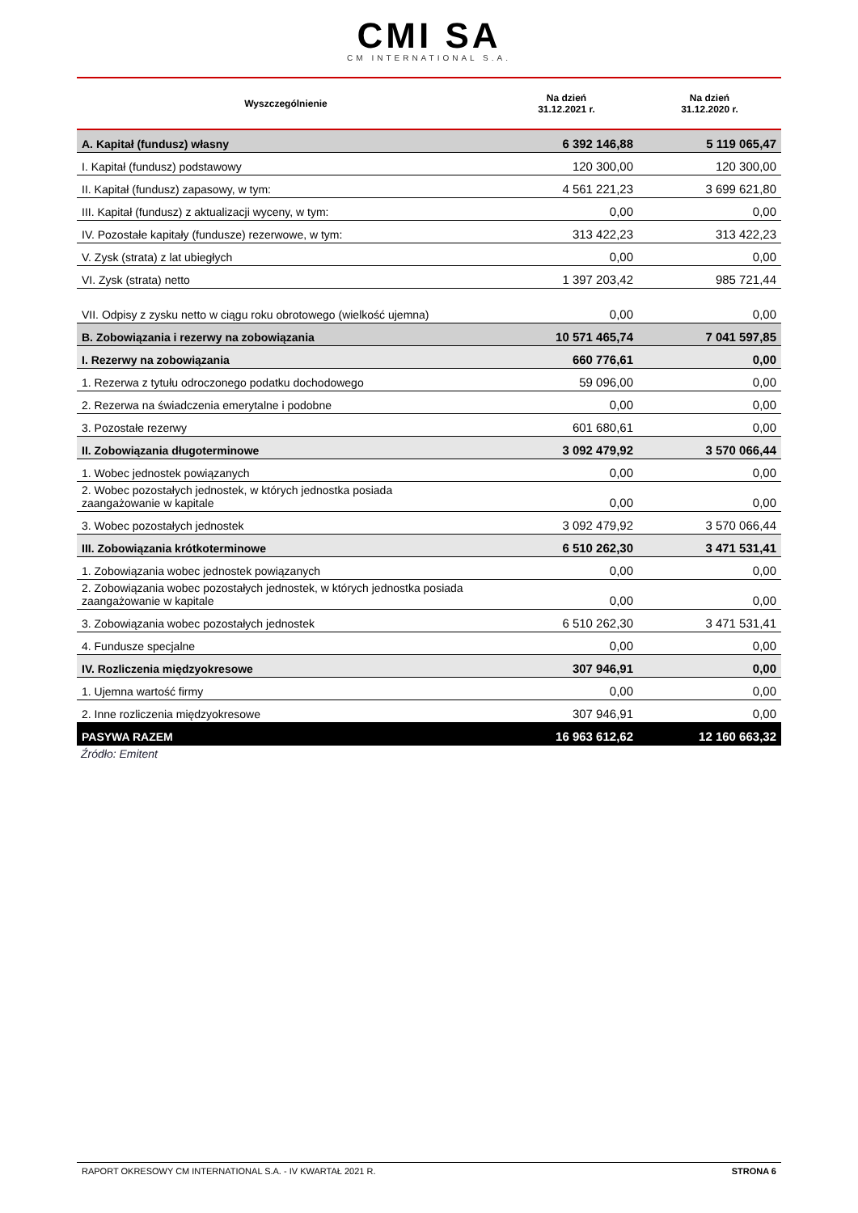CMI SA
CM INTERNATIONAL S.A.
| Wyszczególnienie | Na dzień 31.12.2021 r. | Na dzień 31.12.2020 r. |
| --- | --- | --- |
| A. Kapitał (fundusz) własny | 6 392 146,88 | 5 119 065,47 |
| I. Kapitał (fundusz) podstawowy | 120 300,00 | 120 300,00 |
| II. Kapitał (fundusz) zapasowy, w tym: | 4 561 221,23 | 3 699 621,80 |
| III. Kapitał (fundusz) z aktualizacji wyceny, w tym: | 0,00 | 0,00 |
| IV. Pozostałe kapitały (fundusze) rezerwowe, w tym: | 313 422,23 | 313 422,23 |
| V. Zysk (strata) z lat ubiegłych | 0,00 | 0,00 |
| VI. Zysk (strata) netto | 1 397 203,42 | 985 721,44 |
| VII. Odpisy z zysku netto w ciągu roku obrotowego (wielkość ujemna) | 0,00 | 0,00 |
| B. Zobowiązania i rezerwy na zobowiązania | 10 571 465,74 | 7 041 597,85 |
| I. Rezerwy na zobowiązania | 660 776,61 | 0,00 |
| 1. Rezerwa z tytułu odroczonego podatku dochodowego | 59 096,00 | 0,00 |
| 2. Rezerwa na świadczenia emerytalne i podobne | 0,00 | 0,00 |
| 3. Pozostałe rezerwy | 601 680,61 | 0,00 |
| II. Zobowiązania długoterminowe | 3 092 479,92 | 3 570 066,44 |
| 1. Wobec jednostek powiązanych | 0,00 | 0,00 |
| 2. Wobec pozostałych jednostek, w których jednostka posiada zaangażowanie w kapitale | 0,00 | 0,00 |
| 3. Wobec pozostałych jednostek | 3 092 479,92 | 3 570 066,44 |
| III. Zobowiązania krótkoterminowe | 6 510 262,30 | 3 471 531,41 |
| 1. Zobowiązania wobec jednostek powiązanych | 0,00 | 0,00 |
| 2. Zobowiązania wobec pozostałych jednostek, w których jednostka posiada zaangażowanie w kapitale | 0,00 | 0,00 |
| 3. Zobowiązania wobec pozostałych jednostek | 6 510 262,30 | 3 471 531,41 |
| 4. Fundusze specjalne | 0,00 | 0,00 |
| IV. Rozliczenia międzyokresowe | 307 946,91 | 0,00 |
| 1. Ujemna wartość firmy | 0,00 | 0,00 |
| 2. Inne rozliczenia międzyokresowe | 307 946,91 | 0,00 |
| PASYWA RAZEM | 16 963 612,62 | 12 160 663,32 |
Źródło: Emitent
RAPORT OKRESOWY CM INTERNATIONAL S.A. - IV KWARTAŁ 2021 R. STRONA 6